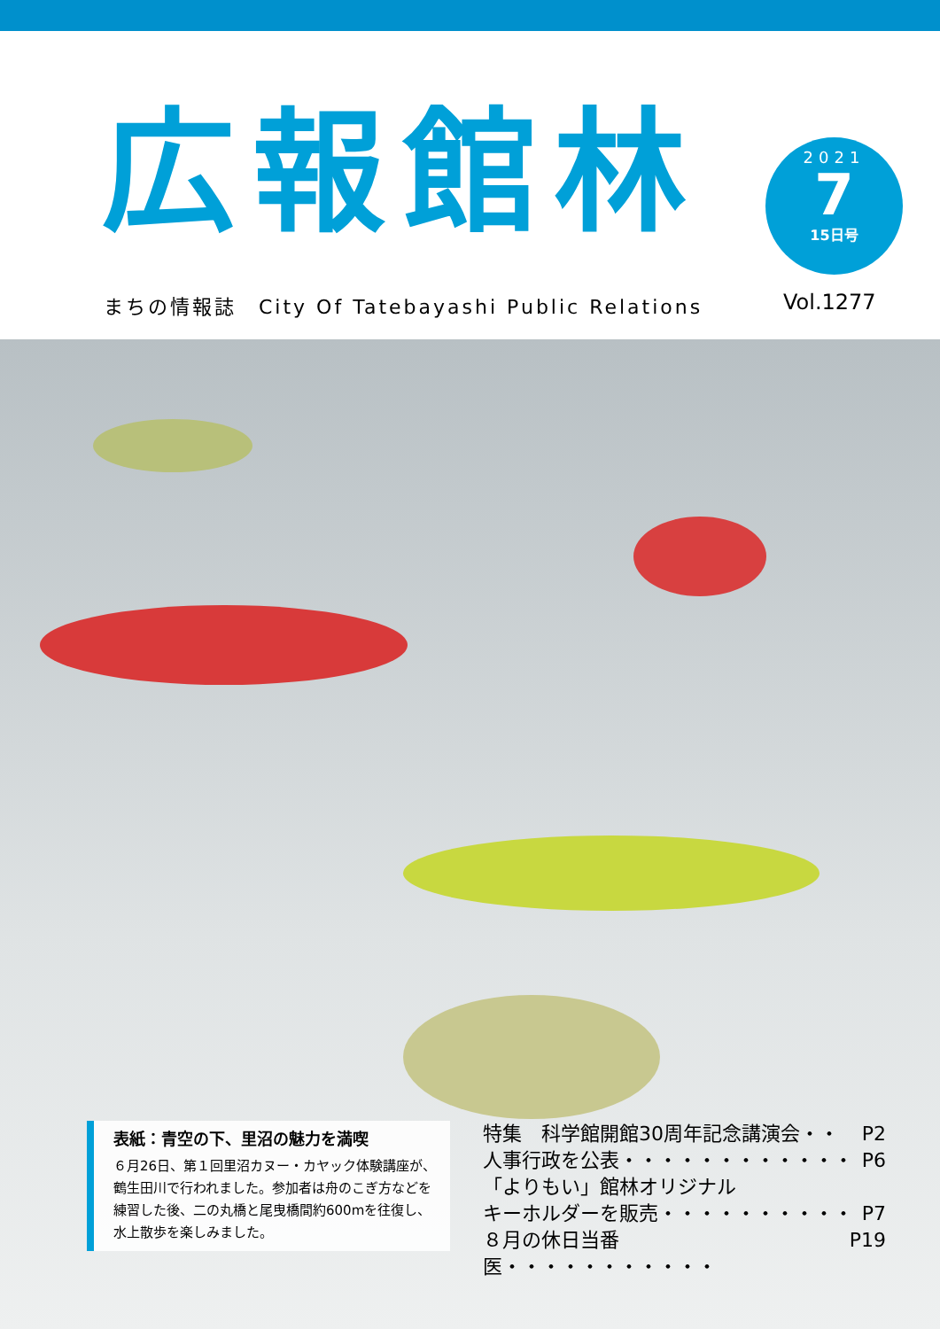広報館林
2021
7
15日号
まちの情報誌　City Of Tatebayashi Public Relations
Vol.1277
表紙：青空の下、里沼の魅力を満喫
６月26日、第１回里沼カヌー・カヤック体験講座が、鶴生田川で行われました。参加者は舟のこぎ方などを練習した後、二の丸橋と尾曳橋間約600mを往復し、水上散歩を楽しみました。
特集　科学館開館30周年記念講演会・・ P2
人事行政を公表・・・・・・・・・・・・ P6
「よりもい」館林オリジナル
キーホルダーを販売・・・・・・・・・・ P7
８月の休日当番医・・・・・・・・・・・ P19